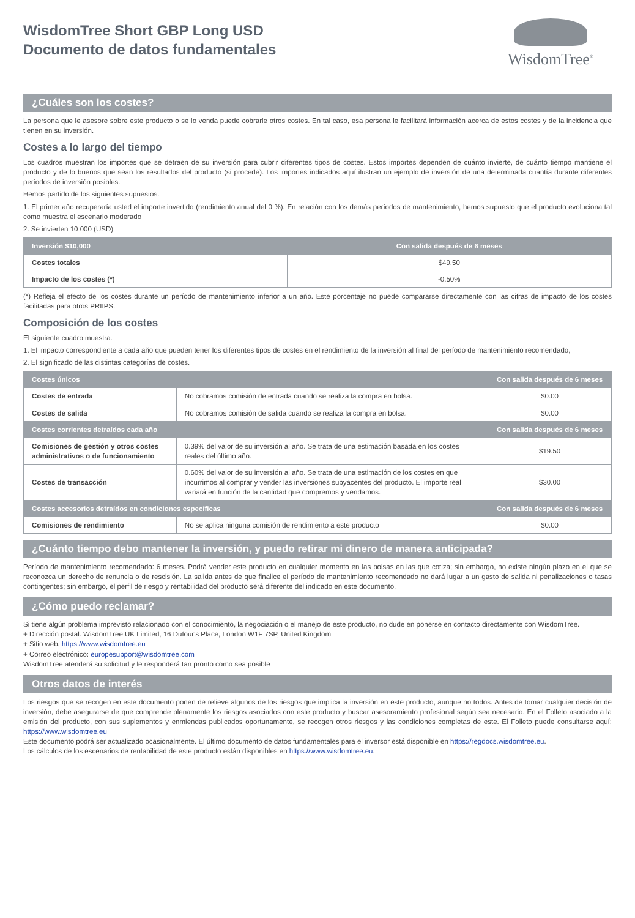WisdomTree Short GBP Long USD
Documento de datos fundamentales
WisdomTree<sup>®</sup>
¿Cuáles son los costes?
La persona que le asesore sobre este producto o se lo venda puede cobrarle otros costes. En tal caso, esa persona le facilitará información acerca de estos costes y de la incidencia que tienen en su inversión.
Costes a lo largo del tiempo
Los cuadros muestran los importes que se detraen de su inversión para cubrir diferentes tipos de costes. Estos importes dependen de cuánto invierte, de cuánto tiempo mantiene el producto y de lo buenos que sean los resultados del producto (si procede). Los importes indicados aquí ilustran un ejemplo de inversión de una determinada cuantía durante diferentes períodos de inversión posibles:
Hemos partido de los siguientes supuestos:
1. El primer año recuperaría usted el importe invertido (rendimiento anual del 0 %). En relación con los demás períodos de mantenimiento, hemos supuesto que el producto evoluciona tal como muestra el escenario moderado
2. Se invierten 10 000 (USD)
| Inversión $10,000 | Con salida después de 6 meses |
| --- | --- |
| Costes totales | $49.50 |
| Impacto de los costes (*) | -0.50% |
(*) Refleja el efecto de los costes durante un período de mantenimiento inferior a un año. Este porcentaje no puede compararse directamente con las cifras de impacto de los costes facilitadas para otros PRIIPS.
Composición de los costes
El siguiente cuadro muestra:
1. El impacto correspondiente a cada año que pueden tener los diferentes tipos de costes en el rendimiento de la inversión al final del período de mantenimiento recomendado;
2. El significado de las distintas categorías de costes.
| Costes únicos | | Con salida después de 6 meses |
| --- | --- | --- |
| Costes de entrada | No cobramos comisión de entrada cuando se realiza la compra en bolsa. | $0.00 |
| Costes de salida | No cobramos comisión de salida cuando se realiza la compra en bolsa. | $0.00 |
| Costes corrientes detraídos cada año | | Con salida después de 6 meses |
| Comisiones de gestión y otros costes administrativos o de funcionamiento | 0.39% del valor de su inversión al año. Se trata de una estimación basada en los costes reales del último año. | $19.50 |
| Costes de transacción | 0.60% del valor de su inversión al año. Se trata de una estimación de los costes en que incurrimos al comprar y vender las inversiones subyacentes del producto. El importe real variará en función de la cantidad que compremos y vendamos. | $30.00 |
| Costes accesorios detraídos en condiciones específicas | | Con salida después de 6 meses |
| Comisiones de rendimiento | No se aplica ninguna comisión de rendimiento a este producto | $0.00 |
¿Cuánto tiempo debo mantener la inversión, y puedo retirar mi dinero de manera anticipada?
Período de mantenimiento recomendado: 6 meses. Podrá vender este producto en cualquier momento en las bolsas en las que cotiza; sin embargo, no existe ningún plazo en el que se reconozca un derecho de renuncia o de rescisión. La salida antes de que finalice el período de mantenimiento recomendado no dará lugar a un gasto de salida ni penalizaciones o tasas contingentes; sin embargo, el perfil de riesgo y rentabilidad del producto será diferente del indicado en este documento.
¿Cómo puedo reclamar?
Si tiene algún problema imprevisto relacionado con el conocimiento, la negociación o el manejo de este producto, no dude en ponerse en contacto directamente con WisdomTree.
+ Dirección postal: WisdomTree UK Limited, 16 Dufour's Place, London W1F 7SP, United Kingdom
+ Sitio web: https://www.wisdomtree.eu
+ Correo electrónico: europesupport@wisdomtree.com
WisdomTree atenderá su solicitud y le responderá tan pronto como sea posible
Otros datos de interés
Los riesgos que se recogen en este documento ponen de relieve algunos de los riesgos que implica la inversión en este producto, aunque no todos. Antes de tomar cualquier decisión de inversión, debe asegurarse de que comprende plenamente los riesgos asociados con este producto y buscar asesoramiento profesional según sea necesario. En el Folleto asociado a la emisión del producto, con sus suplementos y enmiendas publicados oportunamente, se recogen otros riesgos y las condiciones completas de este. El Folleto puede consultarse aquí: https://www.wisdomtree.eu
Este documento podrá ser actualizado ocasionalmente. El último documento de datos fundamentales para el inversor está disponible en https://regdocs.wisdomtree.eu.
Los cálculos de los escenarios de rentabilidad de este producto están disponibles en https://www.wisdomtree.eu.